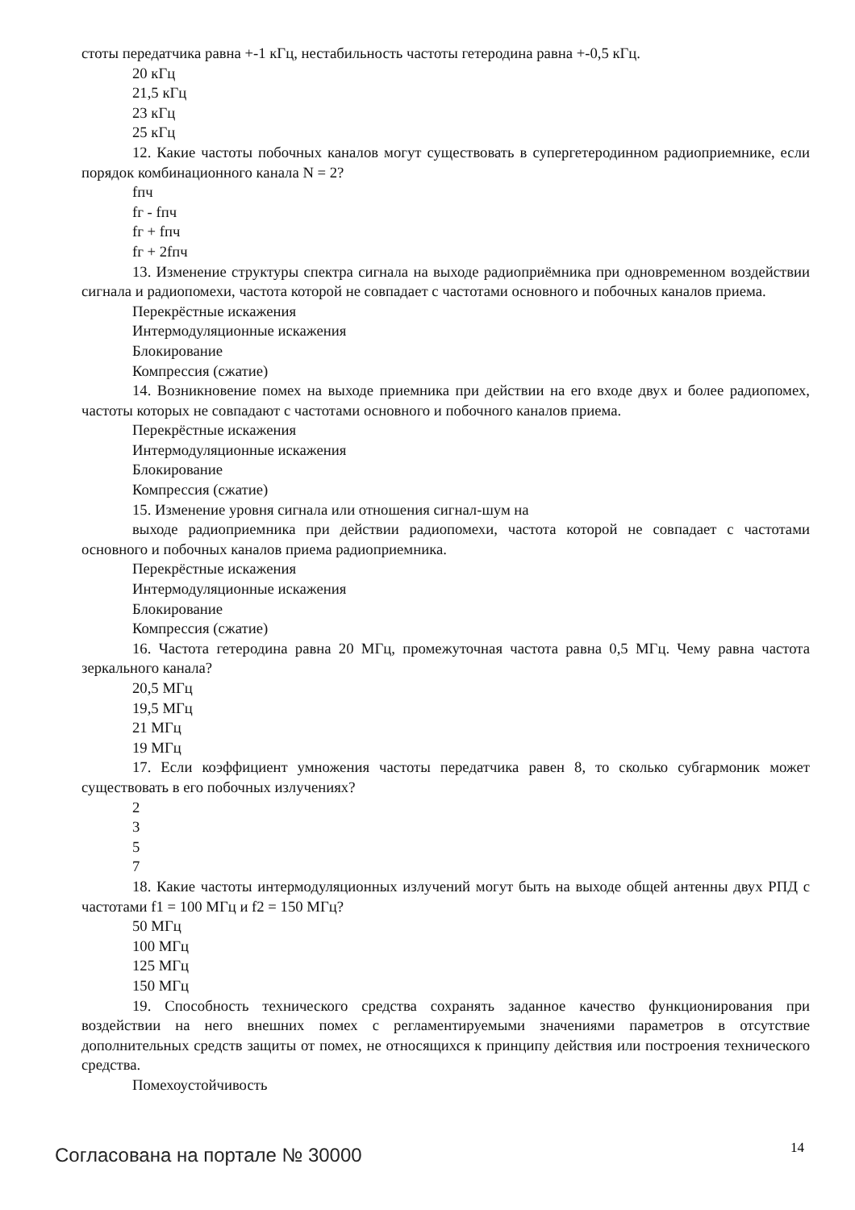стоты передатчика равна +-1 кГц, нестабильность частоты гетеродина равна +-0,5 кГц.
20 кГц
21,5 кГц
23 кГц
25 кГц
12. Какие частоты побочных каналов могут существовать в супергетеродинном радиоприемнике, если порядок комбинационного канала N = 2?
fпч
fг - fпч
fг + fпч
fг + 2fпч
13. Изменение структуры спектра сигнала на выходе радиоприёмника при одновременном воздействии сигнала и радиопомехи, частота которой не совпадает с частотами основного и побочных каналов приема.
Перекрёстные искажения
Интермодуляционные искажения
Блокирование
Компрессия (сжатие)
14. Возникновение помех на выходе приемника при действии на его входе двух и более радиопомех, частоты которых не совпадают с частотами основного и побочного каналов приема.
Перекрёстные искажения
Интермодуляционные искажения
Блокирование
Компрессия (сжатие)
15. Изменение уровня сигнала или отношения сигнал-шум на
выходе радиоприемника при действии радиопомехи, частота которой не совпадает с частотами основного и побочных каналов приема радиоприемника.
Перекрёстные искажения
Интермодуляционные искажения
Блокирование
Компрессия (сжатие)
16. Частота гетеродина равна 20 МГц, промежуточная частота равна 0,5 МГц. Чему равна частота зеркального канала?
20,5 МГц
19,5 МГц
21 МГц
19 МГц
17. Если коэффициент умножения частоты передатчика равен 8, то сколько субгармоник может существовать в его побочных излучениях?
2
3
5
7
18. Какие частоты интермодуляционных излучений могут быть на выходе общей антенны двух РПД с частотами f1 = 100 МГц и f2 = 150 МГц?
50 МГц
100 МГц
125 МГц
150 МГц
19. Способность технического средства сохранять заданное качество функционирования при воздействии на него внешних помех с регламентируемыми значениями параметров в отсутствие дополнительных средств защиты от помех, не относящихся к принципу действия или построения технического средства.
Помехоустойчивость
Согласована на портале № 30000 14